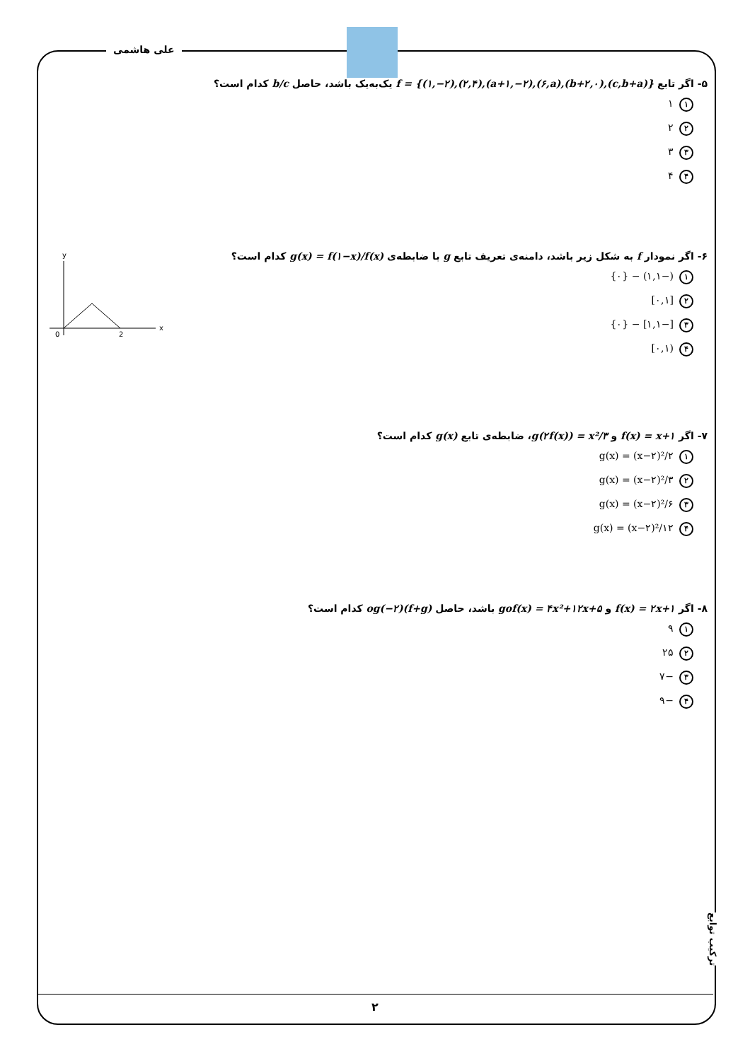علی هاشمی
ترکیب توابع
۵- اگر تابع f = {(۱,−۲),(۲,۴),(a+۱,−۲),(۶,a),(b+۲,۰),(c,b+a)} یک‌به‌یک باشد، حاصل b/c کدام است؟
۱ ۱
۲ ۲
۳ ۳
۴ ۴
۶- اگر نمودار f به شکل زیر باشد، دامنه‌ی تعریف تابع g با ضابطه‌ی g(x) = f(۱−x)/f(x) کدام است؟
۱ (−۱,۱) − {۰}
۲ [۰,۱]
۳ [−۱,۱] − {۰}
۴ (۰,۱]
y
x
0
2
۷- اگر f(x) = x+۱ و g(۲f(x)) = x²/۳، ضابطه‌ی تابع g(x) کدام است؟
۱ g(x) = (x−۲)²/۲
۲ g(x) = (x−۲)²/۳
۳ g(x) = (x−۲)²/۶
۴ g(x) = (x−۲)²/۱۲
۸- اگر f(x) = ۲x+۱ و gof(x) = ۴x²+۱۲x+۵ باشد، حاصل (f+g)og(−۲) کدام است؟
۱ ۹
۲ ۲۵
۳ −۷
۴ −۹
۲